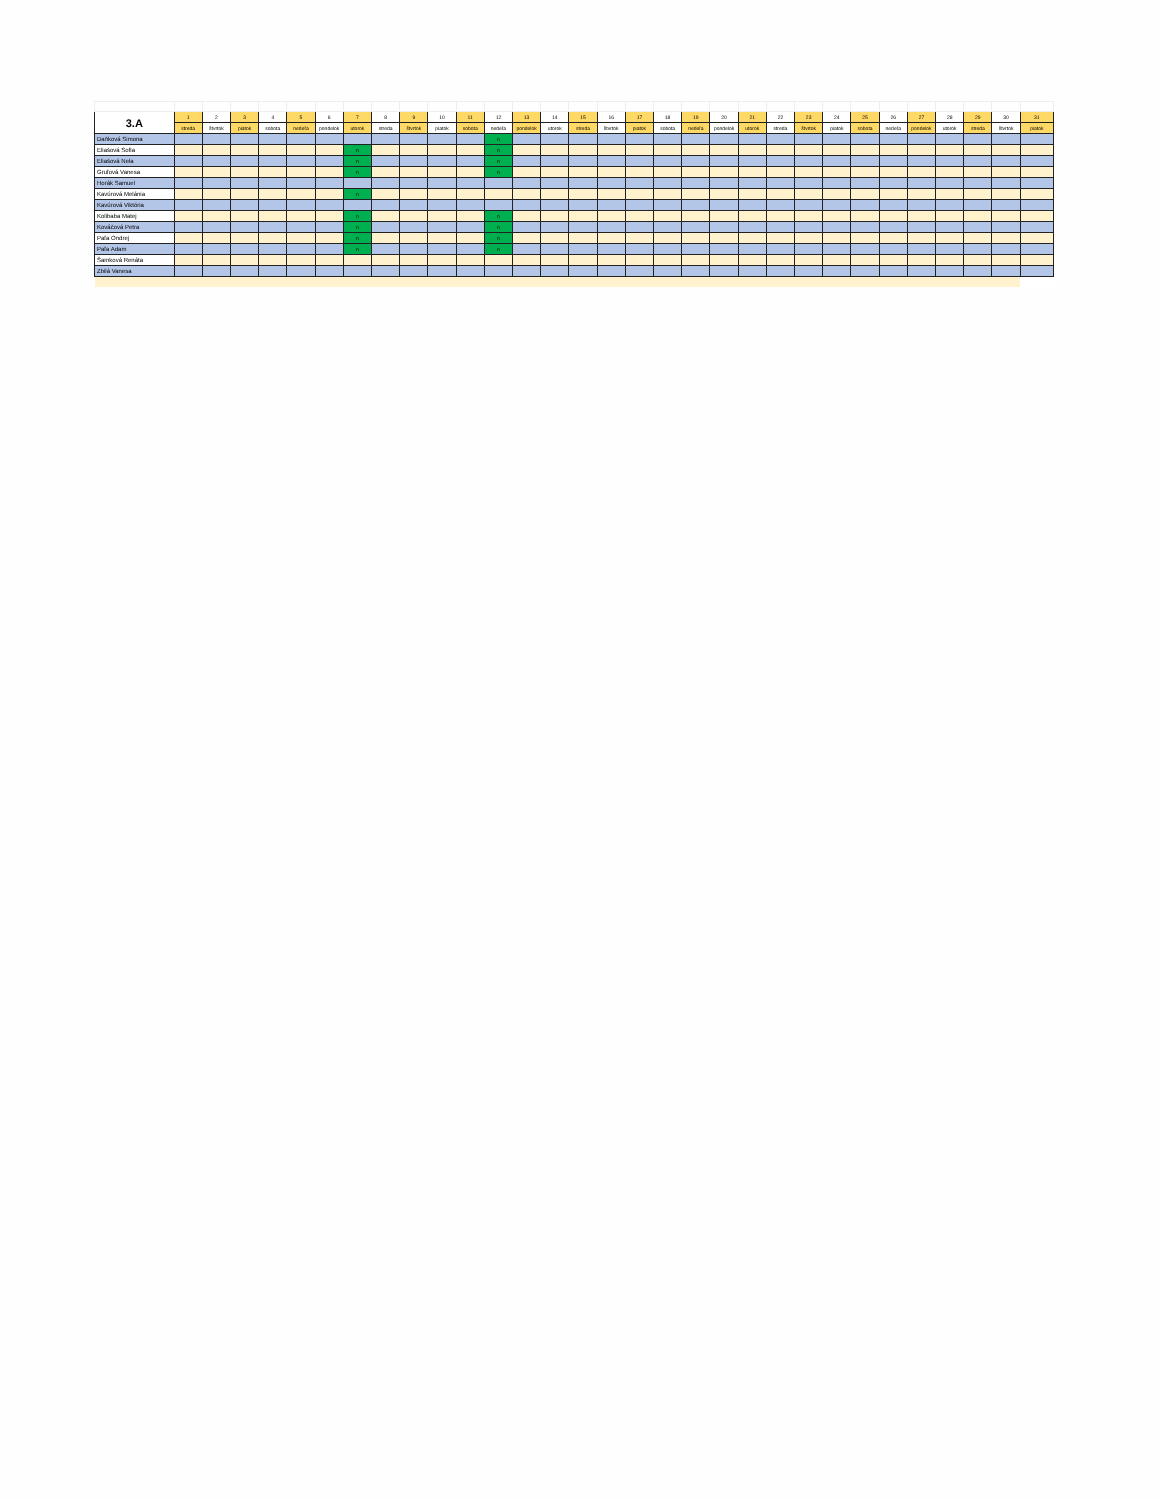| 3.A | 1 | 2 | 3 | 4 | 5 | 6 | 7 | 8 | 9 | 10 | 11 | 12 | 13 | 14 | 15 | 16 | 17 | 18 | 19 | 20 | 21 | 22 | 23 | 24 | 25 | 26 | 27 | 28 | 29 | 30 | 31 |
| --- | --- | --- | --- | --- | --- | --- | --- | --- | --- | --- | --- | --- | --- | --- | --- | --- | --- | --- | --- | --- | --- | --- | --- | --- | --- | --- | --- | --- | --- | --- | --- |
| | streda | štvrtok | piatok | sobota | nedeľa | pondelok | utorok | streda | štvrtok | piatok | sobota | nedeľa | pondelok | utorok | streda | štvrtok | piatok | sobota | nedeľa | pondelok | utorok | streda | štvrtok | piatok | sobota | nedeľa | pondelok | utorok | streda | štvrtok | piatok |
| Daňková Simona | | | | | | | | | | | | n | | | | | | | | | | | | | | | | | | | |
| Eliašová Sofia | | | | | | | n | | | | | n | | | | | | | | | | | | | | | | | | | |
| Eliašová Nela | | | | | | | n | | | | | n | | | | | | | | | | | | | | | | | | | |
| Gruľová Vanesa | | | | | | | n | | | | | n | | | | | | | | | | | | | | | | | | | |
| Horák Samuel | | | | | | | | | | | | | | | | | | | | | | | | | | | | | | | |
| Kavúrová Melánia | | | | | | | n | | | | | | | | | | | | | | | | | | | | | | | | |
| Kavúrová Viktória | | | | | | | | | | | | | | | | | | | | | | | | | | | | | | | |
| Kolibaba Matej | | | | | | | n | | | | | n | | | | | | | | | | | | | | | | | | | |
| Kováčová Petra | | | | | | | n | | | | | n | | | | | | | | | | | | | | | | | | | |
| Paľa Ondrej | | | | | | | n | | | | | n | | | | | | | | | | | | | | | | | | | |
| Paľa Adam | | | | | | | n | | | | | n | | | | | | | | | | | | | | | | | | | |
| Šamková Renáta | | | | | | | | | | | | | | | | | | | | | | | | | | | | | | | |
| Zbilá Vanesa | | | | | | | | | | | | | | | | | | | | | | | | | | | | | | | |